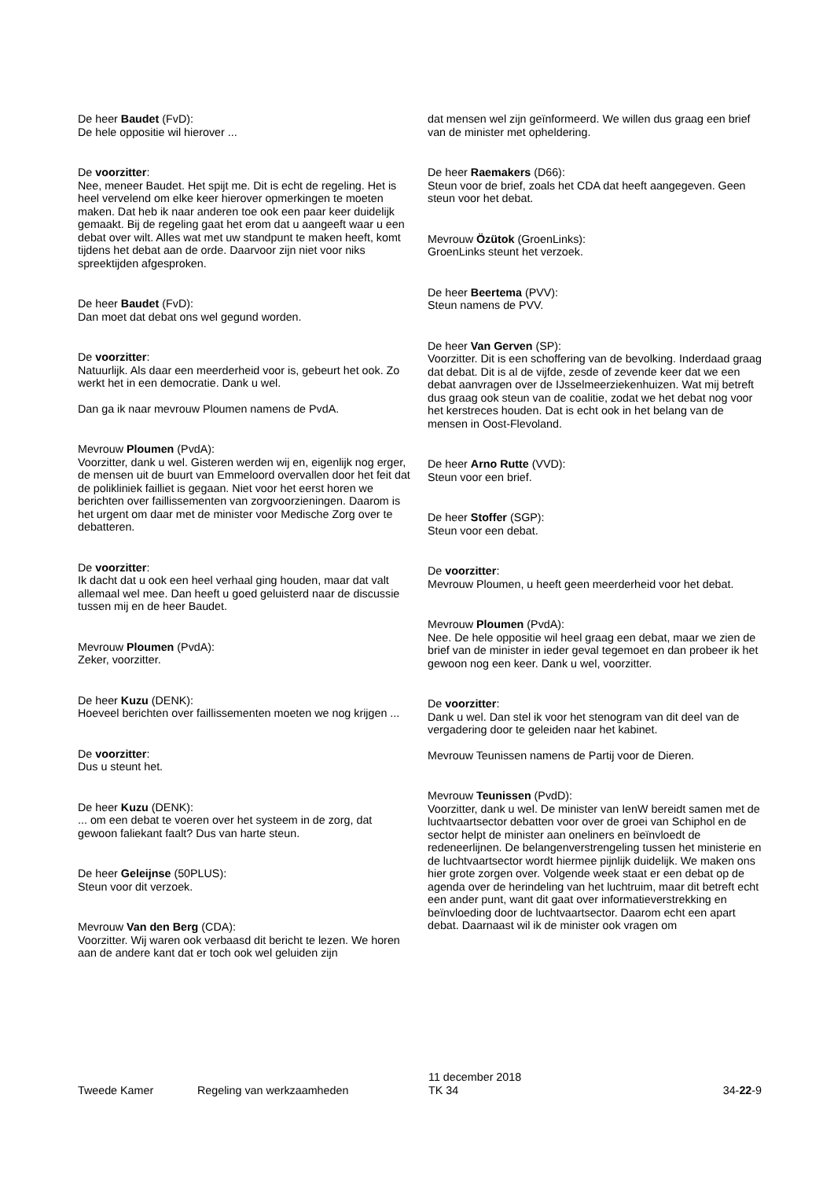De heer Baudet (FvD):
De hele oppositie wil hierover ...
De voorzitter:
Nee, meneer Baudet. Het spijt me. Dit is echt de regeling. Het is heel vervelend om elke keer hierover opmerkingen te moeten maken. Dat heb ik naar anderen toe ook een paar keer duidelijk gemaakt. Bij de regeling gaat het erom dat u aangeeft waar u een debat over wilt. Alles wat met uw standpunt te maken heeft, komt tijdens het debat aan de orde. Daarvoor zijn niet voor niks spreektijden afgesproken.
De heer Baudet (FvD):
Dan moet dat debat ons wel gegund worden.
De voorzitter:
Natuurlijk. Als daar een meerderheid voor is, gebeurt het ook. Zo werkt het in een democratie. Dank u wel.
Dan ga ik naar mevrouw Ploumen namens de PvdA.
Mevrouw Ploumen (PvdA):
Voorzitter, dank u wel. Gisteren werden wij en, eigenlijk nog erger, de mensen uit de buurt van Emmeloord overvallen door het feit dat de polikliniek failliet is gegaan. Niet voor het eerst horen we berichten over faillissementen van zorgvoorzieningen. Daarom is het urgent om daar met de minister voor Medische Zorg over te debatteren.
De voorzitter:
Ik dacht dat u ook een heel verhaal ging houden, maar dat valt allemaal wel mee. Dan heeft u goed geluisterd naar de discussie tussen mij en de heer Baudet.
Mevrouw Ploumen (PvdA):
Zeker, voorzitter.
De heer Kuzu (DENK):
Hoeveel berichten over faillissementen moeten we nog krijgen ...
De voorzitter:
Dus u steunt het.
De heer Kuzu (DENK):
... om een debat te voeren over het systeem in de zorg, dat gewoon faliekant faalt? Dus van harte steun.
De heer Geleijnse (50PLUS):
Steun voor dit verzoek.
Mevrouw Van den Berg (CDA):
Voorzitter. Wij waren ook verbaasd dit bericht te lezen. We horen aan de andere kant dat er toch ook wel geluiden zijn
dat mensen wel zijn geïnformeerd. We willen dus graag een brief van de minister met opheldering.
De heer Raemakers (D66):
Steun voor de brief, zoals het CDA dat heeft aangegeven. Geen steun voor het debat.
Mevrouw Özütok (GroenLinks):
GroenLinks steunt het verzoek.
De heer Beertema (PVV):
Steun namens de PVV.
De heer Van Gerven (SP):
Voorzitter. Dit is een schoffering van de bevolking. Inderdaad graag dat debat. Dit is al de vijfde, zesde of zevende keer dat we een debat aanvragen over de IJsselmeerziekenhuizen. Wat mij betreft dus graag ook steun van de coalitie, zodat we het debat nog voor het kerstreces houden. Dat is echt ook in het belang van de mensen in Oost-Flevoland.
De heer Arno Rutte (VVD):
Steun voor een brief.
De heer Stoffer (SGP):
Steun voor een debat.
De voorzitter:
Mevrouw Ploumen, u heeft geen meerderheid voor het debat.
Mevrouw Ploumen (PvdA):
Nee. De hele oppositie wil heel graag een debat, maar we zien de brief van de minister in ieder geval tegemoet en dan probeer ik het gewoon nog een keer. Dank u wel, voorzitter.
De voorzitter:
Dank u wel. Dan stel ik voor het stenogram van dit deel van de vergadering door te geleiden naar het kabinet.
Mevrouw Teunissen namens de Partij voor de Dieren.
Mevrouw Teunissen (PvdD):
Voorzitter, dank u wel. De minister van IenW bereidt samen met de luchtvaartsector debatten voor over de groei van Schiphol en de sector helpt de minister aan oneliners en beïnvloedt de redeneerlijnen. De belangenverstrengeling tussen het ministerie en de luchtvaartsector wordt hiermee pijnlijk duidelijk. We maken ons hier grote zorgen over. Volgende week staat er een debat op de agenda over de herindeling van het luchtruim, maar dit betreft echt een ander punt, want dit gaat over informatieverstrekking en beïnvloeding door de luchtvaartsector. Daarom echt een apart debat. Daarnaast wil ik de minister ook vragen om
Tweede Kamer
Regeling van werkzaamheden
11 december 2018
TK 34
34-22-9